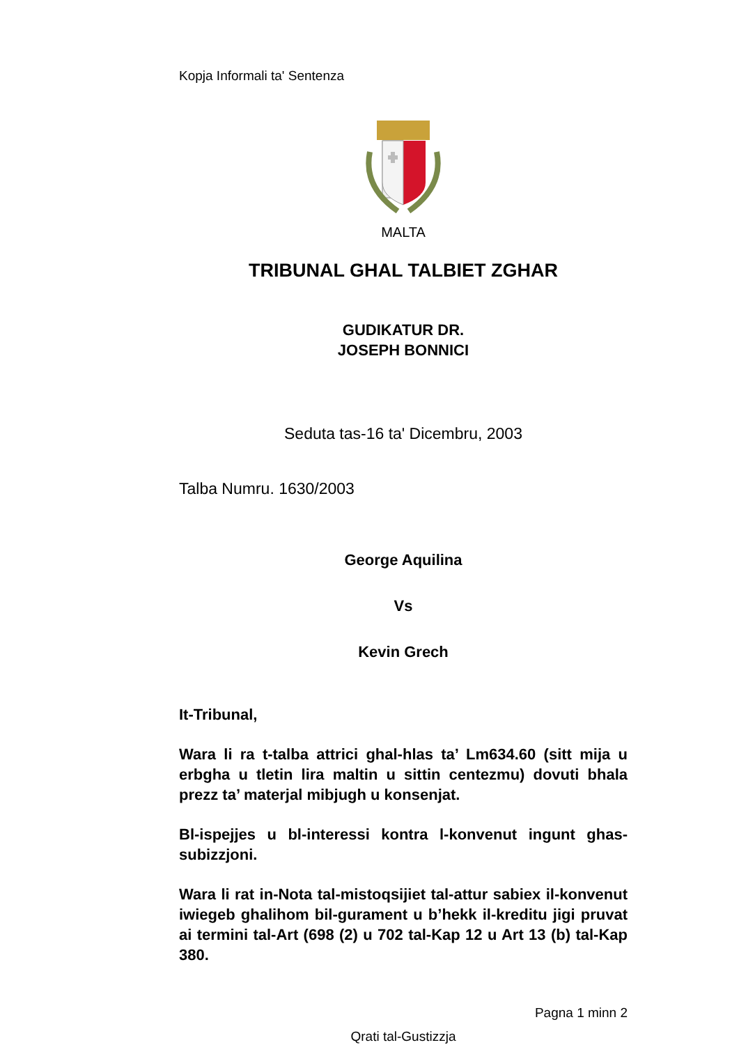Kopja Informali ta' Sentenza
MALTA
TRIBUNAL GHAL TALBIET ZGHAR
GUDIKATUR DR.
JOSEPH BONNICI
Seduta tas-16 ta' Dicembru, 2003
Talba Numru. 1630/2003
George Aquilina
Vs
Kevin Grech
It-Tribunal,
Wara li ra t-talba attrici ghal-hlas ta’ Lm634.60 (sitt mija u erbgha u tletin lira maltin u sittin centezmu) dovuti bhala prezz ta’ materjal mibjugh u konsenjat.
Bl-ispejjes u bl-interessi kontra l-konvenut ingunt ghas-subizzjoni.
Wara li rat in-Nota tal-mistoqsijiet tal-attur sabiex il-konvenut iwiegeb ghalihom bil-gurament u b’hekk il-kreditu jigi pruvat ai termini tal-Art (698 (2) u 702 tal-Kap 12 u Art 13 (b) tal-Kap 380.
Pagna 1 minn 2
Qrati tal-Gustizzja